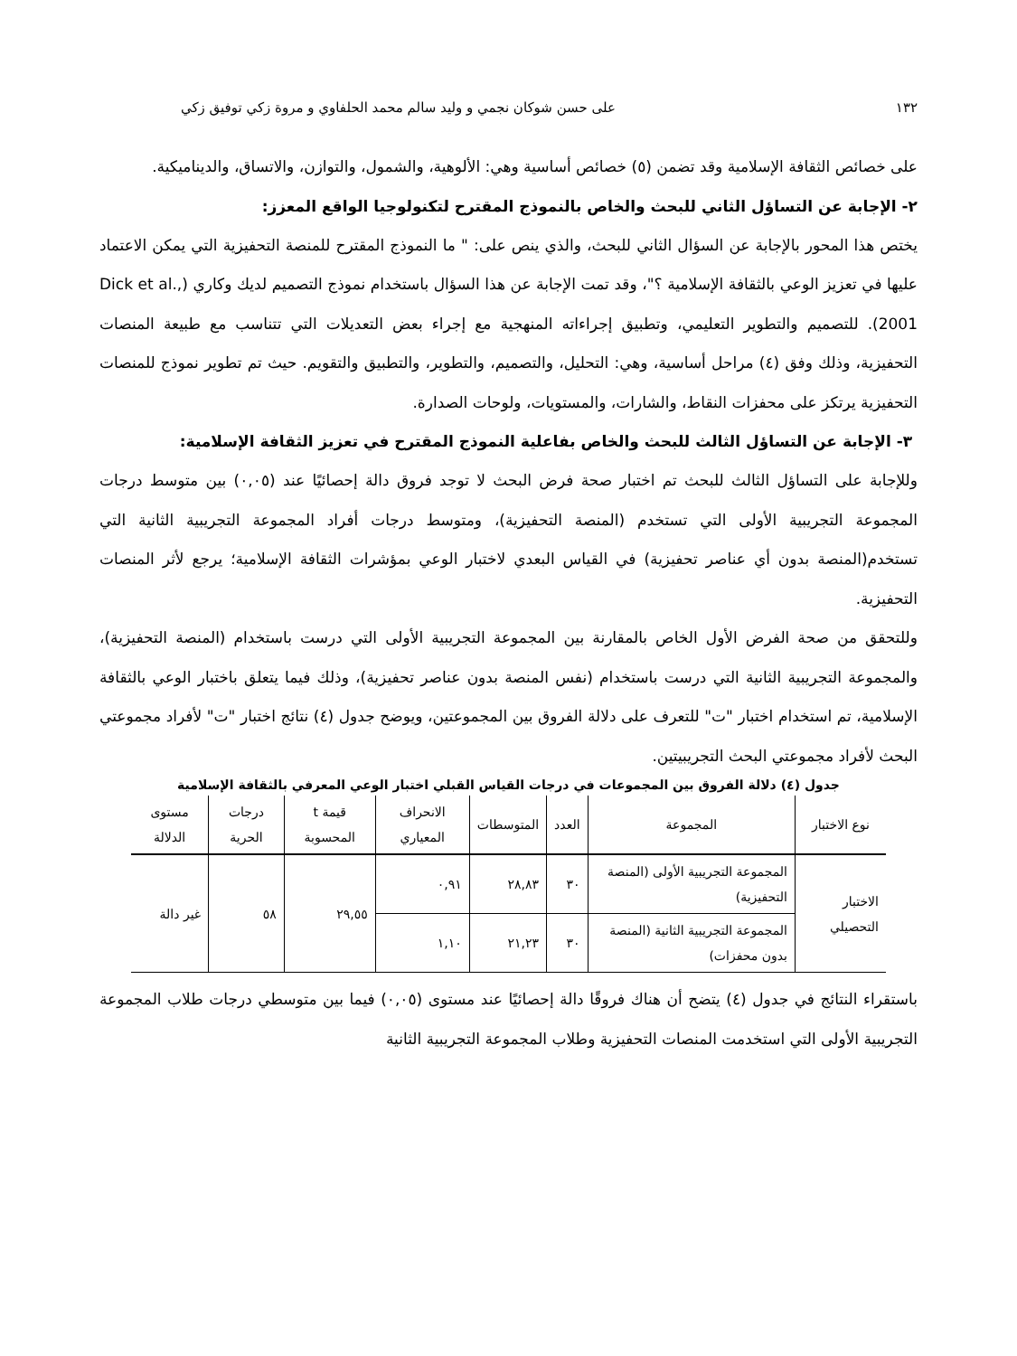١٣٢ على حسن شوكان نجمي و وليد سالم محمد الحلفاوي و مروة زكي توفيق زكي
على خصائص الثقافة الإسلامية وقد تضمن (٥) خصائص أساسية وهي: الألوهية، والشمول، والتوازن، والاتساق، والديناميكية.
٢- الإجابة عن التساؤل الثاني للبحث والخاص بالنموذج المقترح لتكنولوجيا الواقع المعزز:
يختص هذا المحور بالإجابة عن السؤال الثاني للبحث، والذي ينص على: " ما النموذج المقترح للمنصة التحفيزية التي يمكن الاعتماد عليها في تعزيز الوعي بالثقافة الإسلامية ؟"، وقد تمت الإجابة عن هذا السؤال باستخدام نموذج التصميم لديك وكاري (Dick et al., 2001). للتصميم والتطوير التعليمي، وتطبيق إجراءاته المنهجية مع إجراء بعض التعديلات التي تتناسب مع طبيعة المنصات التحفيزية، وذلك وفق (٤) مراحل أساسية، وهي: التحليل، والتصميم، والتطوير، والتطبيق والتقويم. حيث تم تطوير نموذج للمنصات التحفيزية يرتكز على محفزات النقاط، والشارات، والمستويات، ولوحات الصدارة.
٣- الإجابة عن التساؤل الثالث للبحث والخاص بفاعلية النموذج المقترح في تعزيز الثقافة الإسلامية:
وللإجابة على التساؤل الثالث للبحث تم اختبار صحة فرض البحث لا توجد فروق دالة إحصائيًا عند (٠,٠٥) بين متوسط درجات المجموعة التجريبية الأولى التي تستخدم (المنصة التحفيزية)، ومتوسط درجات أفراد المجموعة التجريبية الثانية التي تستخدم(المنصة بدون أي عناصر تحفيزية) في القياس البعدي لاختبار الوعي بمؤشرات الثقافة الإسلامية؛ يرجع لأثر المنصات التحفيزية.
وللتحقق من صحة الفرض الأول الخاص بالمقارنة بين المجموعة التجريبية الأولى التي درست باستخدام (المنصة التحفيزية)، والمجموعة التجريبية الثانية التي درست باستخدام (نفس المنصة بدون عناصر تحفيزية)، وذلك فيما يتعلق باختبار الوعي بالثقافة الإسلامية، تم استخدام اختبار "ت" للتعرف على دلالة الفروق بين المجموعتين، ويوضح جدول (٤) نتائج اختبار "ت" لأفراد مجموعتي البحث لأفراد مجموعتي البحث التجريبيتين.
جدول (٤) دلالة الفروق بين المجموعات في درجات القياس القبلي اختبار الوعي المعرفي بالثقافة الإسلامية
| نوع الاختبار | المجموعة | العدد | المتوسطات | الانحراف المعياري | قيمة t المحسوبة | درجات الحرية | مستوى الدلالة |
| --- | --- | --- | --- | --- | --- | --- | --- |
| الاختبار التحصيلي | المجموعة التجريبية الأولى (المنصة التحفيزية) | ٣٠ | ٢٨,٨٣ | ٠,٩١ | ٢٩,٥٥ | ٥٨ | غير دالة |
| | المجموعة التجريبية الثانية (المنصة بدون محفزات) | ٣٠ | ٢١,٢٣ | ١,١٠ | | | |
باستقراء النتائج في جدول (٤) يتضح أن هناك فروقًا دالة إحصائيًا عند مستوى (٠,٠٥) فيما بين متوسطي درجات طلاب المجموعة التجريبية الأولى التي استخدمت المنصات التحفيزية وطلاب المجموعة التجريبية الثانية